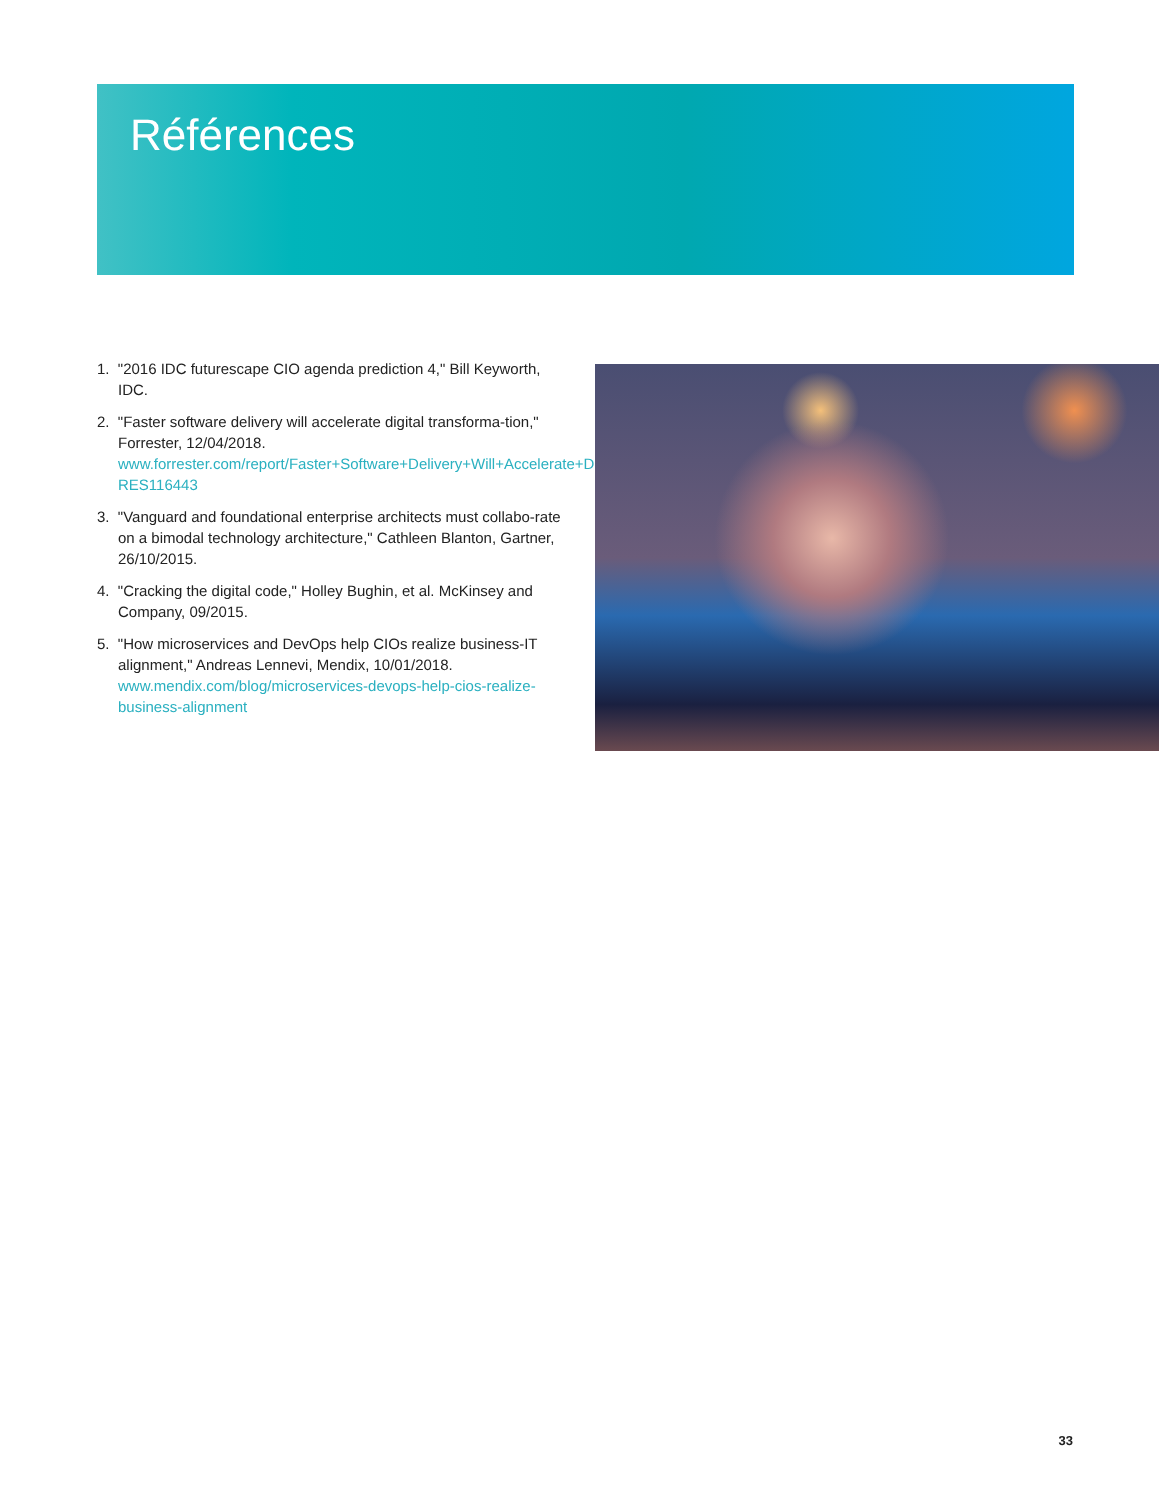Références
1. "2016 IDC futurescape CIO agenda prediction 4," Bill Keyworth, IDC.
2. "Faster software delivery will accelerate digital transforma-tion," Forrester, 12/04/2018. www.forrester.com/report/Faster+Software+Delivery+Will+Accelerate+Digital+Transformation/-/E-RES116443
3. "Vanguard and foundational enterprise architects must collabo-rate on a bimodal technology architecture," Cathleen Blanton, Gartner, 26/10/2015.
4. "Cracking the digital code," Holley Bughin, et al. McKinsey and Company, 09/2015.
5. "How microservices and DevOps help CIOs realize business-IT alignment," Andreas Lennevi, Mendix, 10/01/2018. www.mendix.com/blog/microservices-devops-help-cios-realize-business-alignment
33